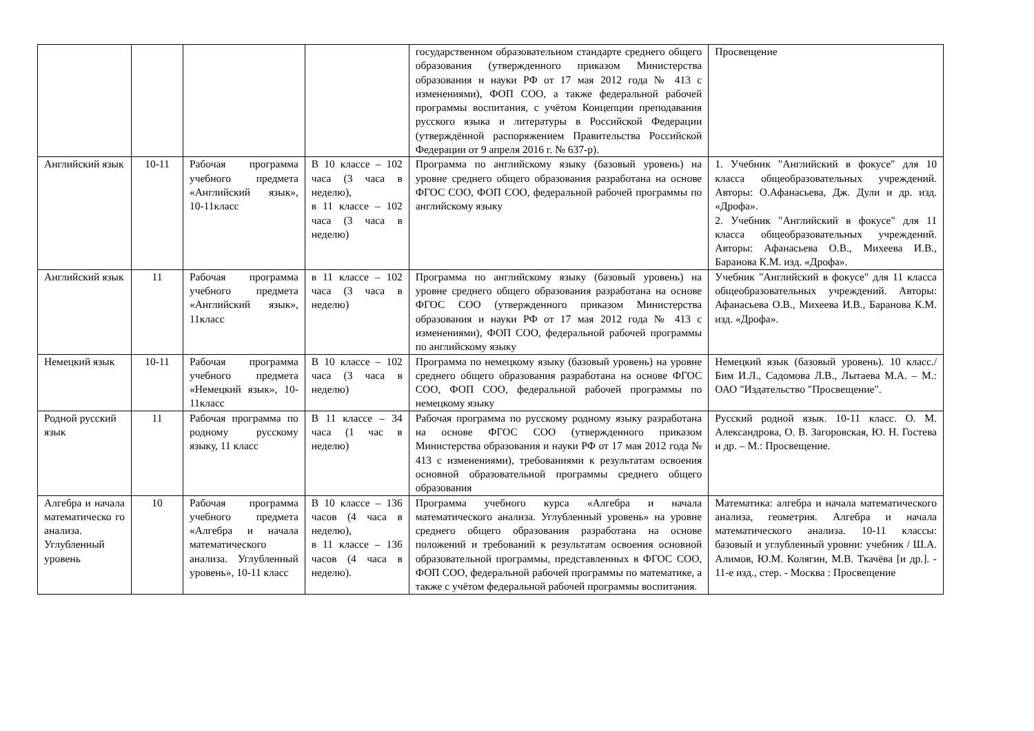| | | | | государственном образовательном стандарте среднего общего образования (утвержденного приказом Министерства образования и науки РФ от 17 мая 2012 года № 413 с изменениями), ФОП СОО, а также федеральной рабочей программы воспитания, с учётом Концепции преподавания русского языка и литературы в Российской Федерации (утверждённой распоряжением Правительства Российской Федерации от 9 апреля 2016 г. № 637-р). | Просвещение |
| Английский язык | 10-11 | Рабочая программа учебного предмета «Английский язык», 10-11класс | В 10 классе – 102 часа (3 часа в неделю), в 11 классе – 102 часа (3 часа в неделю) | Программа по английскому языку (базовый уровень) на уровне среднего общего образования разработана на основе ФГОС СОО, ФОП СОО, федеральной рабочей программы по английскому языку | 1. Учебник "Английский в фокусе" для 10 класса общеобразовательных учреждений. Авторы: О.Афанасьева, Дж. Дули и др. изд. «Дрофа». 2. Учебник "Английский в фокусе" для 11 класса общеобразовательных учреждений. Авторы: Афанасьева О.В., Михеева И.В., Баранова К.М. изд. «Дрофа». |
| Английский язык | 11 | Рабочая программа учебного предмета «Английский язык», 11класс | в 11 классе – 102 часа (3 часа в неделю) | Программа по английскому языку (базовый уровень) на уровне среднего общего образования разработана на основе ФГОС СОО (утвержденного приказом Министерства образования и науки РФ от 17 мая 2012 года № 413 с изменениями), ФОП СОО, федеральной рабочей программы по английскому языку | Учебник "Английский в фокусе" для 11 класса общеобразовательных учреждений. Авторы: Афанасьева О.В., Михеева И.В., Баранова К.М. изд. «Дрофа». |
| Немецкий язык | 10-11 | Рабочая программа учебного предмета «Немецкий язык», 10-11класс | В 10 классе – 102 часа (3 часа в неделю) | Программа по немецкому языку (базовый уровень) на уровне среднего общего образования разработана на основе ФГОС СОО, ФОП СОО, федеральной рабочей программы по немецкому языку | Немецкий язык (базовый уровень). 10 класс./ Бим И.Л., Садомова Л.В., Лытаева М.А. – М.: ОАО "Издательство "Просвещение". |
| Родной русский язык | 11 | Рабочая программа по родному русскому языку, 11 класс | В 11 классе – 34 часа (1 час в неделю) | Рабочая программа по русскому родному языку разработана на основе ФГОС СОО (утвержденного приказом Министерства образования и науки РФ от 17 мая 2012 года № 413 с изменениями), требованиями к результатам освоения основной образовательной программы среднего общего образования | Русский родной язык. 10-11 класс. О. М. Александрова, О. В. Загоровская, Ю. Н. Гостева и др. – М.: Просвещение. |
| Алгебра и начала математическо го анализа. Углубленный уровень | 10 | Рабочая программа учебного предмета «Алгебра и начала математического анализа. Углубленный уровень», 10-11 класс | В 10 классе – 136 часов (4 часа в неделю), в 11 классе – 136 часов (4 часа в неделю). | Программа учебного курса «Алгебра и начала математического анализа. Углубленный уровень» на уровне среднего общего образования разработана на основе положений и требований к результатам освоения основной образовательной программы, представленных в ФГОС СОО, ФОП СОО, федеральной рабочей программы по математике, а также с учётом федеральной рабочей программы воспитания. | Математика: алгебра и начала математического анализа, геометрия. Алгебра и начала математического анализа. 10-11 классы: базовый и углубленный уровни: учебник / Ш.А. Алимов, Ю.М. Колягин, М.В. Ткачёва [и др.]. - 11-е изд., стер. - Москва : Просвещение |